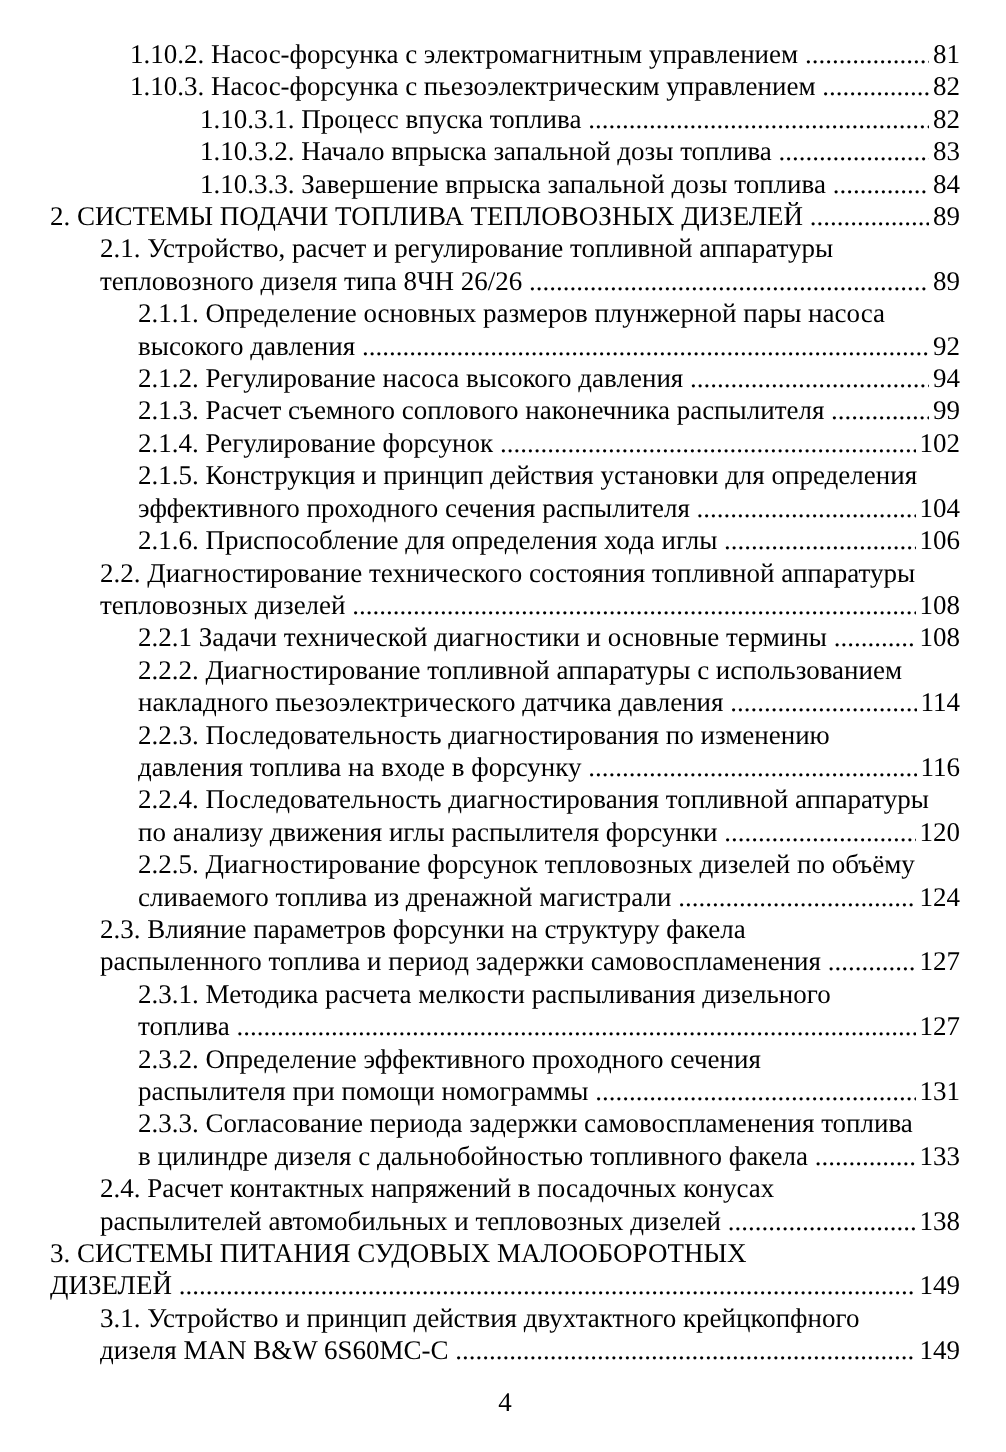1.10.2. Насос-форсунка с электромагнитным управлением 81
1.10.3. Насос-форсунка с пьезоэлектрическим управлением 82
1.10.3.1. Процесс впуска топлива 82
1.10.3.2. Начало впрыска запальной дозы топлива 83
1.10.3.3. Завершение впрыска запальной дозы топлива 84
2. СИСТЕМЫ ПОДАЧИ ТОПЛИВА ТЕПЛОВОЗНЫХ ДИЗЕЛЕЙ 89
2.1. Устройство, расчет и регулирование топливной аппаратуры
тепловозного дизеля типа 8ЧН 26/26 89
2.1.1. Определение основных размеров плунжерной пары насоса
высокого давления 92
2.1.2. Регулирование насоса высокого давления 94
2.1.3. Расчет съемного соплового наконечника распылителя 99
2.1.4. Регулирование форсунок 102
2.1.5. Конструкция и принцип действия установки для определения
эффективного проходного сечения распылителя 104
2.1.6. Приспособление для определения хода иглы 106
2.2. Диагностирование технического состояния топливной аппаратуры
тепловозных дизелей 108
2.2.1 Задачи технической диагностики и основные термины 108
2.2.2. Диагностирование топливной аппаратуры с использованием
накладного пьезоэлектрического датчика давления 114
2.2.3. Последовательность диагностирования по изменению
давления топлива на входе в форсунку 116
2.2.4. Последовательность диагностирования топливной аппаратуры
по анализу движения иглы распылителя форсунки 120
2.2.5. Диагностирование форсунок тепловозных дизелей по объёму
сливаемого топлива из дренажной магистрали 124
2.3. Влияние параметров форсунки на структуру факела
распыленного топлива и период задержки самовоспламенения 127
2.3.1. Методика расчета мелкости распыливания дизельного
топлива 127
2.3.2. Определение эффективного проходного сечения
распылителя при помощи номограммы 131
2.3.3. Согласование периода задержки самовоспламенения топлива
в цилиндре дизеля с дальнобойностью топливного факела 133
2.4. Расчет контактных напряжений в посадочных конусах
распылителей автомобильных и тепловозных дизелей 138
3. СИСТЕМЫ ПИТАНИЯ СУДОВЫХ МАЛООБОРОТНЫХ
ДИЗЕЛЕЙ 149
3.1. Устройство и принцип действия двухтактного крейцкопфного
дизеля MAN B&W 6S60MC-C 149
4